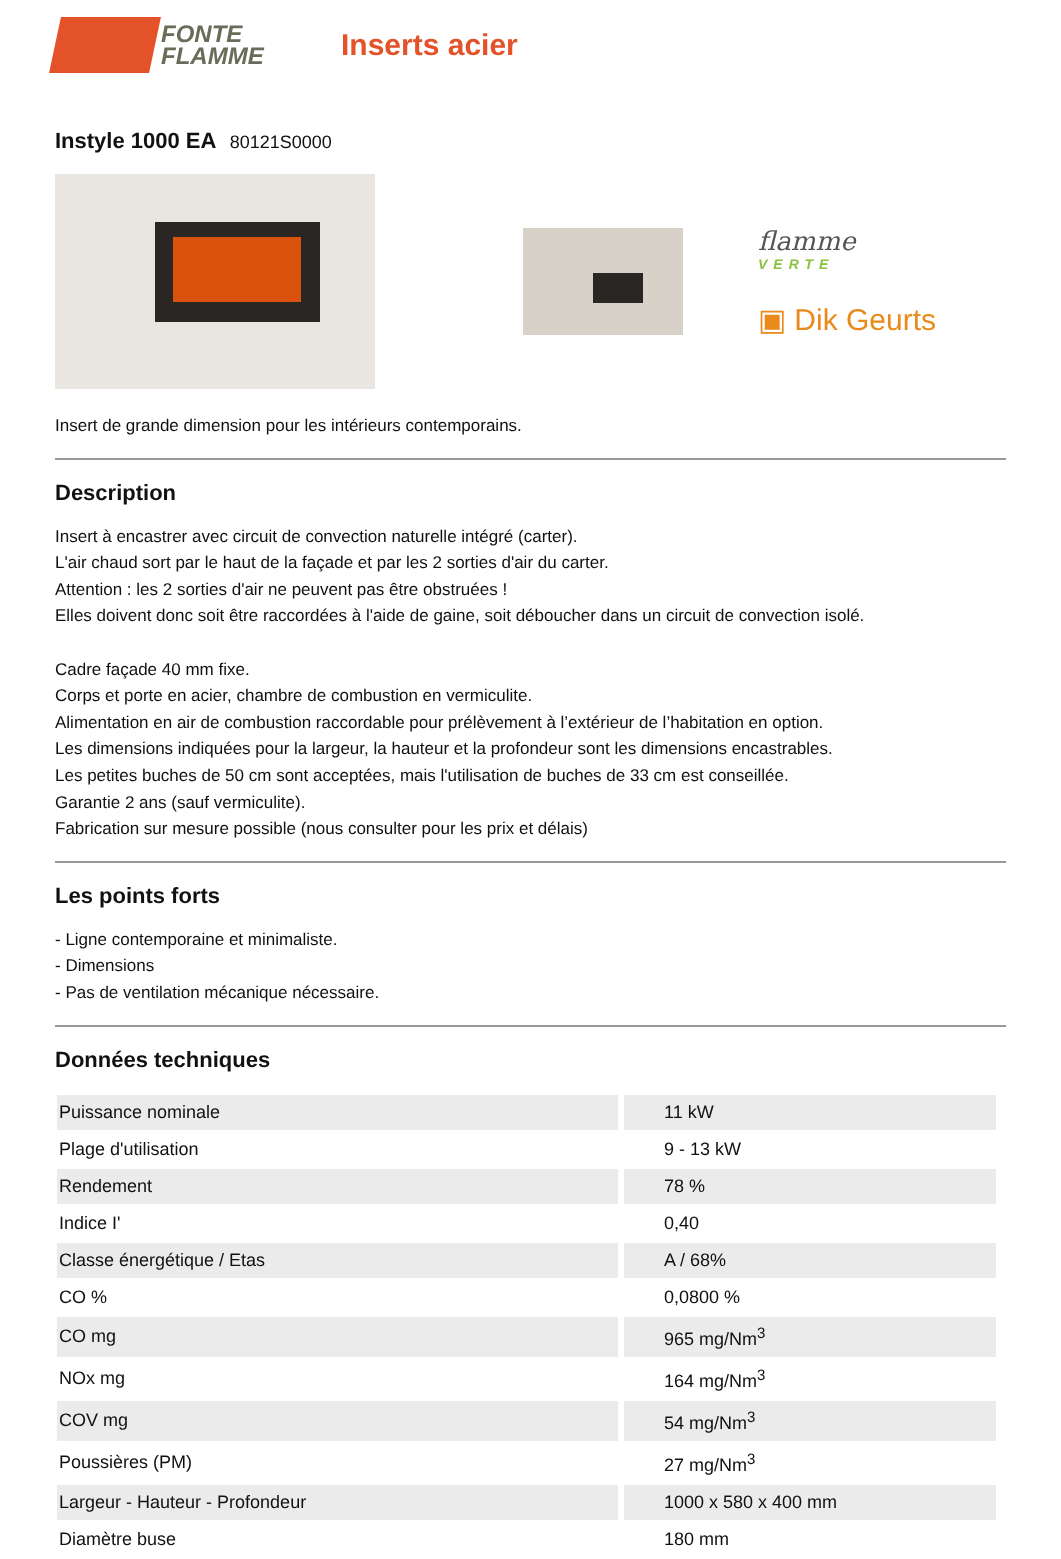FONTE
FLAMME
Inserts acier
Instyle 1000 EA 80121S0000
flamme
VERTE
▣ Dik Geurts
Insert de grande dimension pour les intérieurs contemporains.
Description
Insert à encastrer avec circuit de convection naturelle intégré (carter).
L'air chaud sort par le haut de la façade et par les 2 sorties d'air du carter.
Attention : les 2 sorties d'air ne peuvent pas être obstruées !
Elles doivent donc soit être raccordées à l'aide de gaine, soit déboucher dans un circuit de convection isolé.
Cadre façade 40 mm fixe.
Corps et porte en acier, chambre de combustion en vermiculite.
Alimentation en air de combustion raccordable pour prélèvement à l’extérieur de l’habitation en option.
Les dimensions indiquées pour la largeur, la hauteur et la profondeur sont les dimensions encastrables.
Les petites buches de 50 cm sont acceptées, mais l'utilisation de buches de 33 cm est conseillée.
Garantie 2 ans (sauf vermiculite).
Fabrication sur mesure possible (nous consulter pour les prix et délais)
Les points forts
- Ligne contemporaine et minimaliste.
- Dimensions
- Pas de ventilation mécanique nécessaire.
Données techniques
| Puissance nominale | 11 kW |
| Plage d'utilisation | 9 - 13 kW |
| Rendement | 78 % |
| Indice I' | 0,40 |
| Classe énergétique / Etas | A / 68% |
| CO % | 0,0800 % |
| CO mg | 965 mg/Nm<sup>3</sup> |
| NOx mg | 164 mg/Nm<sup>3</sup> |
| COV mg | 54 mg/Nm<sup>3</sup> |
| Poussières (PM) | 27 mg/Nm<sup>3</sup> |
| Largeur - Hauteur - Profondeur | 1000 x 580 x 400 mm |
| Diamètre buse | 180 mm |